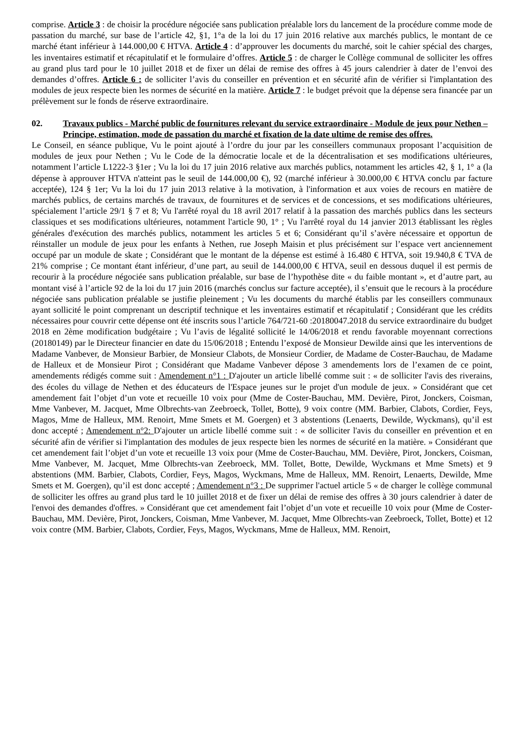comprise. Article 3 : de choisir la procédure négociée sans publication préalable lors du lancement de la procédure comme mode de passation du marché, sur base de l’article 42, §1, 1°a de la loi du 17 juin 2016 relative aux marchés publics, le montant de ce marché étant inférieur à 144.000,00 € HTVA. Article 4 : d’approuver les documents du marché, soit le cahier spécial des charges, les inventaires estimatif et récapitulatif et le formulaire d’offres. Article 5 : de charger le Collège communal de solliciter les offres au grand plus tard pour le 10 juillet 2018 et de fixer un délai de remise des offres à 45 jours calendrier à dater de l’envoi des demandes d’offres. Article 6 : de solliciter l’avis du conseiller en prévention et en sécurité afin de vérifier si l'implantation des modules de jeux respecte bien les normes de sécurité en la matière. Article 7 : le budget prévoit que la dépense sera financée par un prélèvement sur le fonds de réserve extraordinaire.
02. Travaux publics - Marché public de fournitures relevant du service extraordinaire - Module de jeux pour Nethen – Principe, estimation, mode de passation du marché et fixation de la date ultime de remise des offres.
Le Conseil, en séance publique, Vu le point ajouté à l’ordre du jour par les conseillers communaux proposant l’acquisition de modules de jeux pour Nethen ; Vu le Code de la démocratie locale et de la décentralisation et ses modifications ultérieures, notamment l’article L1222-3 §1er ; Vu la loi du 17 juin 2016 relative aux marchés publics, notamment les articles 42, § 1, 1° a (la dépense à approuver HTVA n'atteint pas le seuil de 144.000,00 €), 92 (marché inférieur à 30.000,00 € HTVA conclu par facture acceptée), 124 § 1er; Vu la loi du 17 juin 2013 relative à la motivation, à l'information et aux voies de recours en matière de marchés publics, de certains marchés de travaux, de fournitures et de services et de concessions, et ses modifications ultérieures, spécialement l’article 29/1 § 7 et 8; Vu l'arrêté royal du 18 avril 2017 relatif à la passation des marchés publics dans les secteurs classiques et ses modifications ultérieures, notamment l'article 90, 1° ; Vu l'arrêté royal du 14 janvier 2013 établissant les règles générales d'exécution des marchés publics, notamment les articles 5 et 6; Considérant qu’il s’avère nécessaire et opportun de réinstaller un module de jeux pour les enfants à Nethen, rue Joseph Maisin et plus précisément sur l’espace vert anciennement occupé par un module de skate ; Considérant que le montant de la dépense est estimé à 16.480 € HTVA, soit 19.940,8 € TVA de 21% comprise ; Ce montant étant inférieur, d’une part, au seuil de 144.000,00 € HTVA, seuil en dessous duquel il est permis de recourir à la procédure négociée sans publication préalable, sur base de l’hypothèse dite « du faible montant », et d’autre part, au montant visé à l’article 92 de la loi du 17 juin 2016 (marchés conclus sur facture acceptée), il s’ensuit que le recours à la procédure négociée sans publication préalable se justifie pleinement ; Vu les documents du marché établis par les conseillers communaux ayant sollicité le point comprenant un descriptif technique et les inventaires estimatif et récapitulatif ; Considérant que les crédits nécessaires pour couvrir cette dépense ont été inscrits sous l’article 764/721-60 :20180047.2018 du service extraordinaire du budget 2018 en 2ème modification budgétaire ; Vu l’avis de légalité sollicité le 14/06/2018 et rendu favorable moyennant corrections (20180149) par le Directeur financier en date du 15/06/2018 ; Entendu l’exposé de Monsieur Dewilde ainsi que les interventions de Madame Vanbever, de Monsieur Barbier, de Monsieur Clabots, de Monsieur Cordier, de Madame de Coster-Bauchau, de Madame de Halleux et de Monsieur Pirot ; Considérant que Madame Vanbever dépose 3 amendements lors de l’examen de ce point, amendements rédigés comme suit : Amendement n°1 : D'ajouter un article libellé comme suit : « de solliciter l'avis des riverains, des écoles du village de Nethen et des éducateurs de l'Espace jeunes sur le projet d'un module de jeux. » Considérant que cet amendement fait l’objet d’un vote et recueille 10 voix pour (Mme de Coster-Bauchau, MM. Devière, Pirot, Jonckers, Coisman, Mme Vanbever, M. Jacquet, Mme Olbrechts-van Zeebroeck, Tollet, Botte), 9 voix contre (MM. Barbier, Clabots, Cordier, Feys, Magos, Mme de Halleux, MM. Renoirt, Mme Smets et M. Goergen) et 3 abstentions (Lenaerts, Dewilde, Wyckmans), qu’il est donc accepté ; Amendement n°2: D'ajouter un article libellé comme suit : « de solliciter l'avis du conseiller en prévention et en sécurité afin de vérifier si l'implantation des modules de jeux respecte bien les normes de sécurité en la matière. » Considérant que cet amendement fait l’objet d’un vote et recueille 13 voix pour (Mme de Coster-Bauchau, MM. Devière, Pirot, Jonckers, Coisman, Mme Vanbever, M. Jacquet, Mme Olbrechts-van Zeebroeck, MM. Tollet, Botte, Dewilde, Wyckmans et Mme Smets) et 9 abstentions (MM. Barbier, Clabots, Cordier, Feys, Magos, Wyckmans, Mme de Halleux, MM. Renoirt, Lenaerts, Dewilde, Mme Smets et M. Goergen), qu’il est donc accepté ; Amendement n°3 : De supprimer l'actuel article 5 « de charger le collège communal de solliciter les offres au grand plus tard le 10 juillet 2018 et de fixer un délai de remise des offres à 30 jours calendrier à dater de l'envoi des demandes d'offres. » Considérant que cet amendement fait l’objet d’un vote et recueille 10 voix pour (Mme de Coster-Bauchau, MM. Devière, Pirot, Jonckers, Coisman, Mme Vanbever, M. Jacquet, Mme Olbrechts-van Zeebroeck, Tollet, Botte) et 12 voix contre (MM. Barbier, Clabots, Cordier, Feys, Magos, Wyckmans, Mme de Halleux, MM. Renoirt,